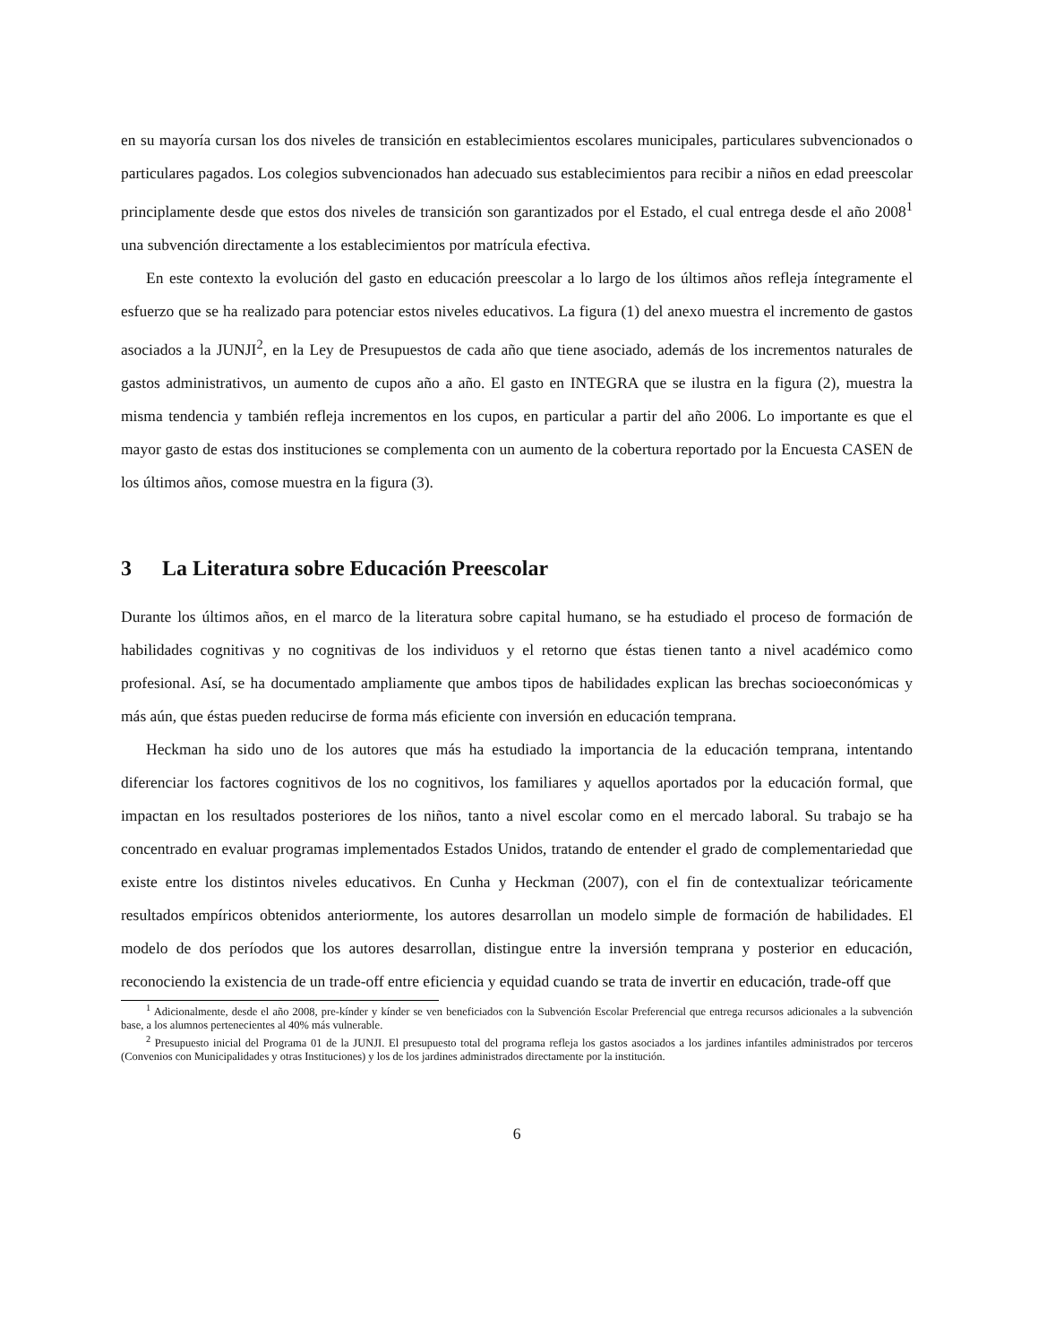en su mayoría cursan los dos niveles de transición en establecimientos escolares municipales, particulares subvencionados o particulares pagados. Los colegios subvencionados han adecuado sus establecimientos para recibir a niños en edad preescolar principlamente desde que estos dos niveles de transición son garantizados por el Estado, el cual entrega desde el año 2008<sup>1</sup> una subvención directamente a los establecimientos por matrícula efectiva.
En este contexto la evolución del gasto en educación preescolar a lo largo de los últimos años refleja íntegramente el esfuerzo que se ha realizado para potenciar estos niveles educativos. La figura (1) del anexo muestra el incremento de gastos asociados a la JUNJI<sup>2</sup>, en la Ley de Presupuestos de cada año que tiene asociado, además de los incrementos naturales de gastos administrativos, un aumento de cupos año a año. El gasto en INTEGRA que se ilustra en la figura (2), muestra la misma tendencia y también refleja incrementos en los cupos, en particular a partir del año 2006. Lo importante es que el mayor gasto de estas dos instituciones se complementa con un aumento de la cobertura reportado por la Encuesta CASEN de los últimos años, comose muestra en la figura (3).
3 La Literatura sobre Educación Preescolar
Durante los últimos años, en el marco de la literatura sobre capital humano, se ha estudiado el proceso de formación de habilidades cognitivas y no cognitivas de los individuos y el retorno que éstas tienen tanto a nivel académico como profesional. Así, se ha documentado ampliamente que ambos tipos de habilidades explican las brechas socioeconómicas y más aún, que éstas pueden reducirse de forma más eficiente con inversión en educación temprana.
Heckman ha sido uno de los autores que más ha estudiado la importancia de la educación temprana, intentando diferenciar los factores cognitivos de los no cognitivos, los familiares y aquellos aportados por la educación formal, que impactan en los resultados posteriores de los niños, tanto a nivel escolar como en el mercado laboral. Su trabajo se ha concentrado en evaluar programas implementados Estados Unidos, tratando de entender el grado de complementariedad que existe entre los distintos niveles educativos. En Cunha y Heckman (2007), con el fin de contextualizar teóricamente resultados empíricos obtenidos anteriormente, los autores desarrollan un modelo simple de formación de habilidades. El modelo de dos períodos que los autores desarrollan, distingue entre la inversión temprana y posterior en educación, reconociendo la existencia de un trade-off entre eficiencia y equidad cuando se trata de invertir en educación, trade-off que
<sup>1</sup> Adicionalmente, desde el año 2008, pre-kínder y kínder se ven beneficiados con la Subvención Escolar Preferencial que entrega recursos adicionales a la subvención base, a los alumnos pertenecientes al 40% más vulnerable.
<sup>2</sup> Presupuesto inicial del Programa 01 de la JUNJI. El presupuesto total del programa refleja los gastos asociados a los jardines infantiles administrados por terceros (Convenios con Municipalidades y otras Instituciones) y los de los jardines administrados directamente por la institución.
6